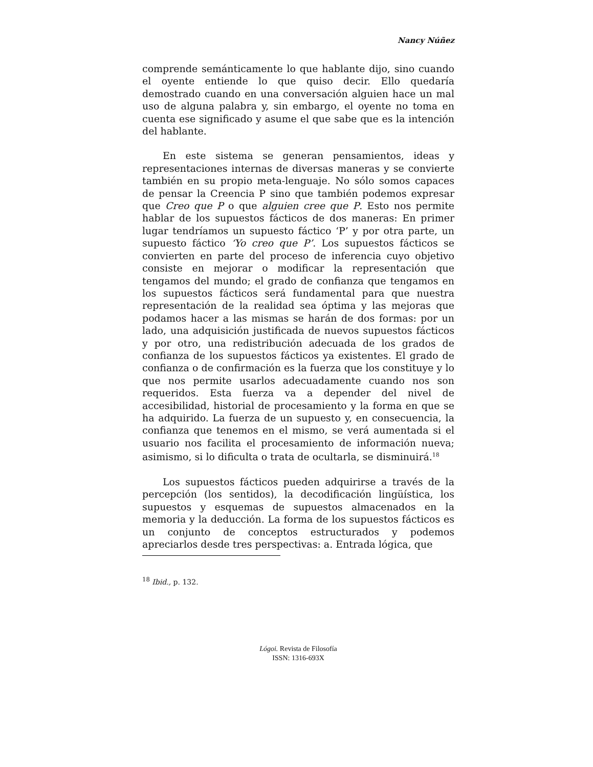Nancy Núñez
comprende semánticamente lo que hablante dijo, sino cuando el oyente entiende lo que quiso decir. Ello quedaría demostrado cuando en una conversación alguien hace un mal uso de alguna palabra y, sin embargo, el oyente no toma en cuenta ese significado y asume el que sabe que es la intención del hablante.
En este sistema se generan pensamientos, ideas y representaciones internas de diversas maneras y se convierte también en su propio meta-lenguaje. No sólo somos capaces de pensar la Creencia P sino que también podemos expresar que Creo que P o que alguien cree que P. Esto nos permite hablar de los supuestos fácticos de dos maneras: En primer lugar tendríamos un supuesto fáctico ‘P’ y por otra parte, un supuesto fáctico ‘Yo creo que P’. Los supuestos fácticos se convierten en parte del proceso de inferencia cuyo objetivo consiste en mejorar o modificar la representación que tengamos del mundo; el grado de confianza que tengamos en los supuestos fácticos será fundamental para que nuestra representación de la realidad sea óptima y las mejoras que podamos hacer a las mismas se harán de dos formas: por un lado, una adquisición justificada de nuevos supuestos fácticos y por otro, una redistribución adecuada de los grados de confianza de los supuestos fácticos ya existentes. El grado de confianza o de confirmación es la fuerza que los constituye y lo que nos permite usarlos adecuadamente cuando nos son requeridos. Esta fuerza va a depender del nivel de accesibilidad, historial de procesamiento y la forma en que se ha adquirido. La fuerza de un supuesto y, en consecuencia, la confianza que tenemos en el mismo, se verá aumentada si el usuario nos facilita el procesamiento de información nueva; asimismo, si lo dificulta o trata de ocultarla, se disminuirá.<sup>18</sup>
Los supuestos fácticos pueden adquirirse a través de la percepción (los sentidos), la decodificación lingüística, los supuestos y esquemas de supuestos almacenados en la memoria y la deducción. La forma de los supuestos fácticos es un conjunto de conceptos estructurados y podemos apreciarlos desde tres perspectivas: a. Entrada lógica, que
<sup>18</sup> Ibid., p. 132.
Lógoi. Revista de Filosofía
ISSN: 1316-693X